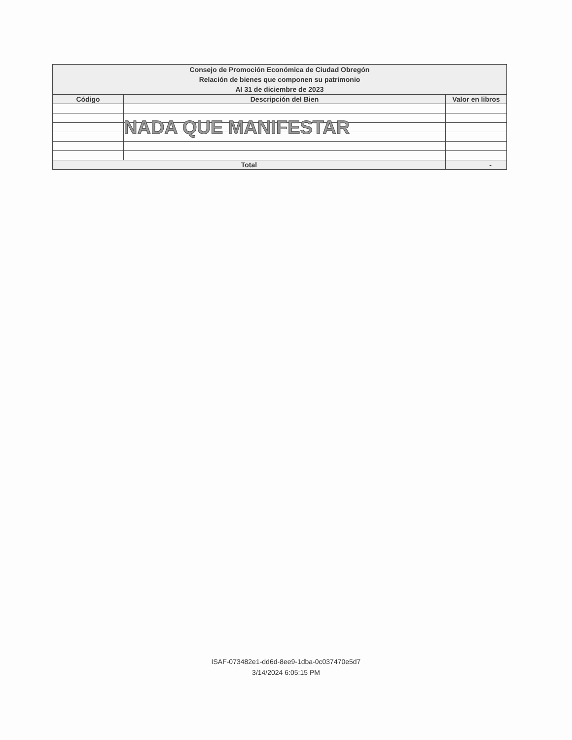| Consejo de Promoción Económica de Ciudad Obregón Relación de bienes que componen su patrimonio Al 31 de diciembre de 2023 | | |
| Código | Descripción del Bien | Valor en libros |
| | NADA QUE MANIFESTAR | |
| Total | | - |
ISAF-073482e1-dd6d-8ee9-1dba-0c037470e5d7
3/14/2024 6:05:15 PM